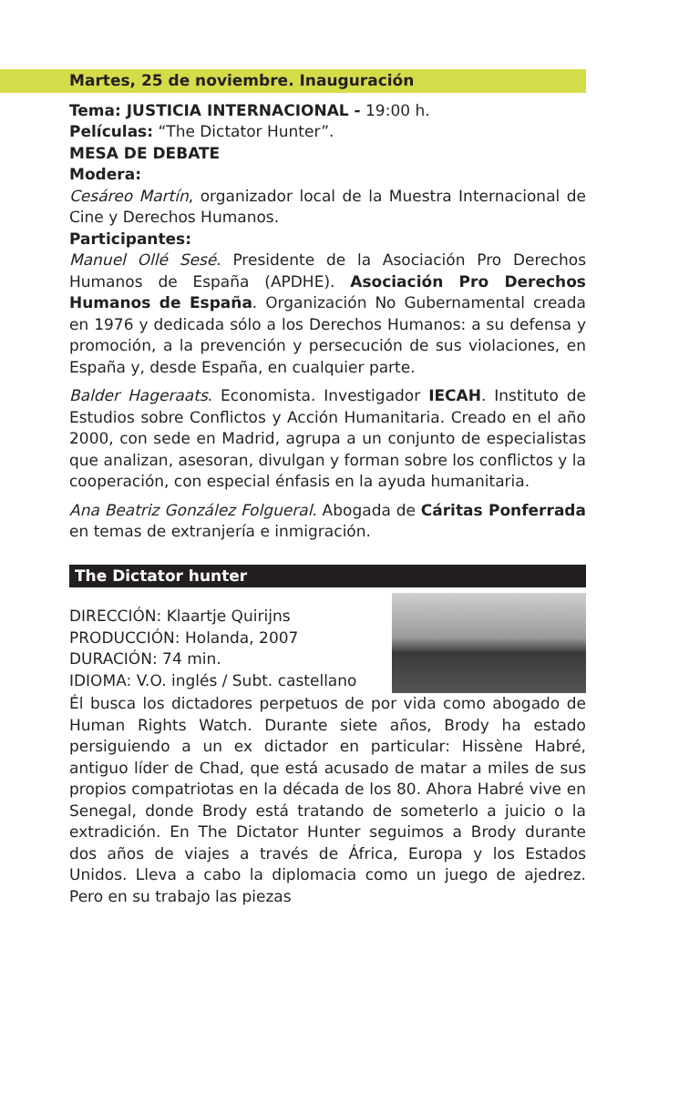Martes, 25 de noviembre. Inauguración
Tema: JUSTICIA INTERNACIONAL - 19:00 h.
Películas: “The Dictator Hunter”.
MESA DE DEBATE
Modera:
Cesáreo Martín, organizador local de la Muestra Internacional de Cine y Derechos Humanos.
Participantes:
Manuel Ollé Sesé. Presidente de la Asociación Pro Derechos Humanos de España (APDHE). Asociación Pro Derechos Humanos de España. Organización No Gubernamental creada en 1976 y dedicada sólo a los Derechos Humanos: a su defensa y promoción, a la prevención y persecución de sus violaciones, en España y, desde España, en cualquier parte.
Balder Hageraats. Economista. Investigador IECAH. Instituto de Estudios sobre Conflictos y Acción Humanitaria. Creado en el año 2000, con sede en Madrid, agrupa a un conjunto de especialistas que analizan, asesoran, divulgan y forman sobre los conflictos y la cooperación, con especial énfasis en la ayuda humanitaria.
Ana Beatriz González Folgueral. Abogada de Cáritas Ponferrada en temas de extranjería e inmigración.
The Dictator hunter
DIRECCIÓN: Klaartje Quirijns
PRODUCCIÓN: Holanda, 2007
DURACIÓN: 74 min.
IDIOMA: V.O. inglés / Subt. castellano
Él busca los dictadores perpetuos de por vida como abogado de Human Rights Watch. Durante siete años, Brody ha estado persiguiendo a un ex dictador en particular: Hissène Habré, antiguo líder de Chad, que está acusado de matar a miles de sus propios compatriotas en la década de los 80. Ahora Habré vive en Senegal, donde Brody está tratando de someterlo a juicio o la extradición. En The Dictator Hunter seguimos a Brody durante dos años de viajes a través de África, Europa y los Estados Unidos. Lleva a cabo la diplomacia como un juego de ajedrez. Pero en su trabajo las piezas